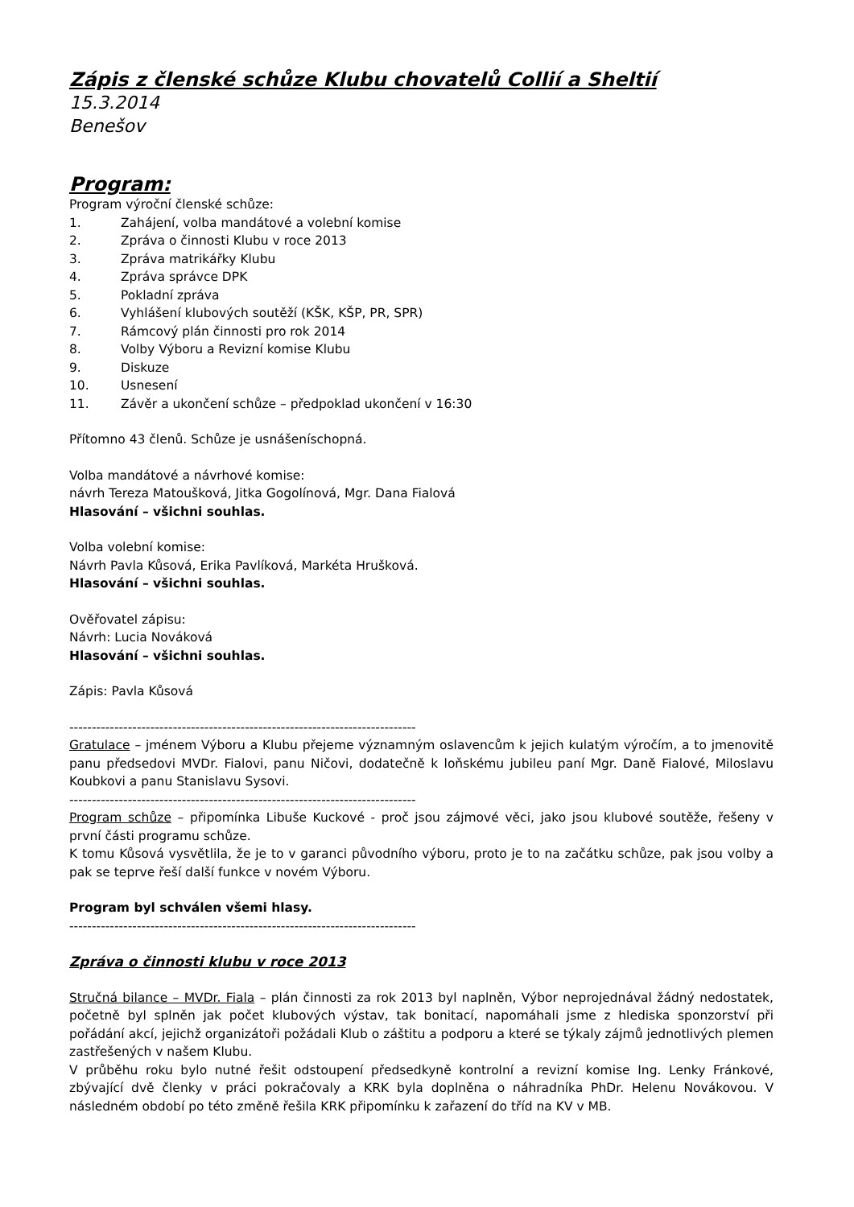Zápis z členské schůze Klubu chovatelů Collií a Sheltií
15.3.2014
Benešov
Program:
Program výroční členské schůze:
1. Zahájení, volba mandátové a volební komise
2. Zpráva o činnosti Klubu v roce 2013
3. Zpráva matrikářky Klubu
4. Zpráva správce DPK
5. Pokladní zpráva
6. Vyhlášení klubových soutěží (KŠK, KŠP, PR, SPR)
7. Rámcový plán činnosti pro rok 2014
8. Volby Výboru a Revizní komise Klubu
9. Diskuze
10. Usnesení
11. Závěr a ukončení schůze – předpoklad ukončení v 16:30
Přítomno 43 členů. Schůze je usnášeníschopná.
Volba mandátové a návrhové komise:
návrh Tereza Matoušková, Jitka Gogolínová, Mgr. Dana Fialová
Hlasování – všichni souhlas.
Volba volební komise:
Návrh Pavla Kůsová, Erika Pavlíková, Markéta Hrušková.
Hlasování – všichni souhlas.
Ověřovatel zápisu:
Návrh: Lucia Nováková
Hlasování – všichni souhlas.
Zápis: Pavla Kůsová
-----------------------------------------------------------------------------
Gratulace – jménem Výboru a Klubu přejeme významným oslavencům k jejich kulatým výročím, a to jmenovitě panu předsedovi MVDr. Fialovi, panu Ničovi, dodatečně k loňskému jubileu paní Mgr. Daně Fialové, Miloslavu Koubkovi a panu Stanislavu Sysovi.
-----------------------------------------------------------------------------
Program schůze – připomínka Libuše Kuckové - proč jsou zájmové věci, jako jsou klubové soutěže, řešeny v první části programu schůze.
K tomu Kůsová vysvětlila, že je to v garanci původního výboru, proto je to na začátku schůze, pak jsou volby a pak se teprve řeší další funkce v novém Výboru.
Program byl schválen všemi hlasy.
-----------------------------------------------------------------------------
Zpráva o činnosti klubu v roce 2013
Stručná bilance – MVDr. Fiala – plán činnosti za rok 2013 byl naplněn, Výbor neprojednával žádný nedostatek, početně byl splněn jak počet klubových výstav, tak bonitací, napomáhali jsme z hlediska sponzorství při pořádání akcí, jejichž organizátoři požádali Klub o záštitu a podporu a které se týkaly zájmů jednotlivých plemen zastřešených v našem Klubu.
V průběhu roku bylo nutné řešit odstoupení předsedkyně kontrolní a revizní komise Ing. Lenky Fránkové, zbývající dvě členky v práci pokračovaly a KRK byla doplněna o náhradníka PhDr. Helenu Novákovou. V následném období po této změně řešila KRK připomínku k zařazení do tříd na KV v MB.